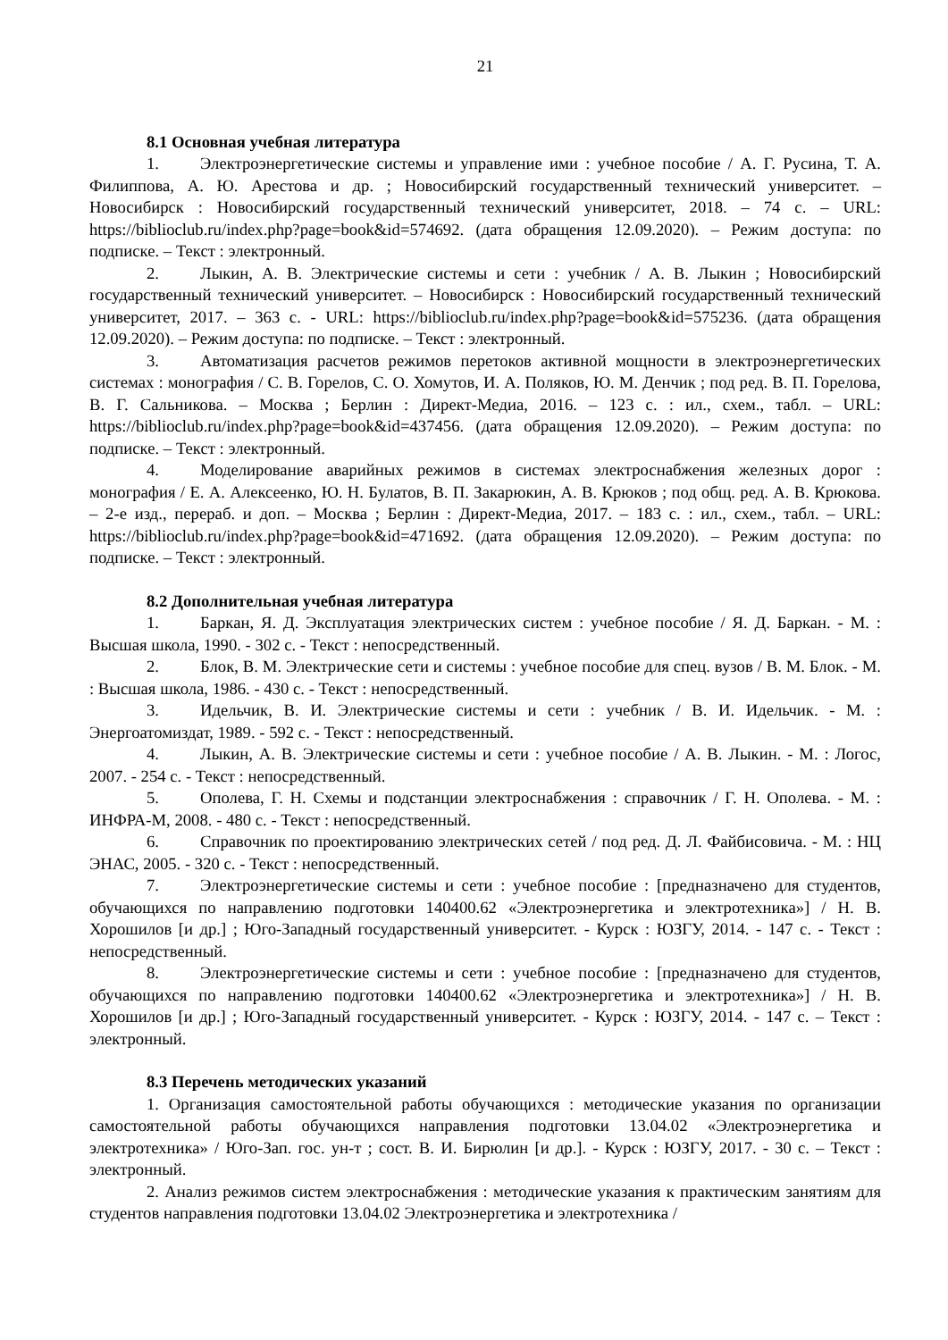21
8.1 Основная учебная литература
1. Электроэнергетические системы и управление ими : учебное пособие / А. Г. Русина, Т. А. Филиппова, А. Ю. Арестова и др. ; Новосибирский государственный технический университет. – Новосибирск : Новосибирский государственный технический университет, 2018. – 74 с. – URL: https://biblioclub.ru/index.php?page=book&id=574692. (дата обращения 12.09.2020). – Режим доступа: по подписке. – Текст : электронный.
2. Лыкин, А. В. Электрические системы и сети : учебник / А. В. Лыкин ; Новосибирский государственный технический университет. – Новосибирск : Новосибирский государственный технический университет, 2017. – 363 с. - URL: https://biblioclub.ru/index.php?page=book&id=575236. (дата обращения 12.09.2020). – Режим доступа: по подписке. – Текст : электронный.
3. Автоматизация расчетов режимов перетоков активной мощности в электроэнергетических системах : монография / С. В. Горелов, С. О. Хомутов, И. А. Поляков, Ю. М. Денчик ; под ред. В. П. Горелова, В. Г. Сальникова. – Москва ; Берлин : Директ-Медиа, 2016. – 123 с. : ил., схем., табл. – URL: https://biblioclub.ru/index.php?page=book&id=437456. (дата обращения 12.09.2020). – Режим доступа: по подписке. – Текст : электронный.
4. Моделирование аварийных режимов в системах электроснабжения железных дорог : монография / Е. А. Алексеенко, Ю. Н. Булатов, В. П. Закарюкин, А. В. Крюков ; под общ. ред. А. В. Крюкова. – 2-е изд., перераб. и доп. – Москва ; Берлин : Директ-Медиа, 2017. – 183 с. : ил., схем., табл. – URL: https://biblioclub.ru/index.php?page=book&id=471692. (дата обращения 12.09.2020). – Режим доступа: по подписке. – Текст : электронный.
8.2 Дополнительная учебная литература
1. Баркан, Я. Д. Эксплуатация электрических систем : учебное пособие / Я. Д. Баркан. - М. : Высшая школа, 1990. - 302 с. - Текст : непосредственный.
2. Блок, В. М. Электрические сети и системы : учебное пособие для спец. вузов / В. М. Блок. - М. : Высшая школа, 1986. - 430 с. - Текст : непосредственный.
3. Идельчик, В. И. Электрические системы и сети : учебник / В. И. Идельчик. - М. : Энергоатомиздат, 1989. - 592 с. - Текст : непосредственный.
4. Лыкин, А. В. Электрические системы и сети : учебное пособие / А. В. Лыкин. - М. : Логос, 2007. - 254 с. - Текст : непосредственный.
5. Ополева, Г. Н. Схемы и подстанции электроснабжения : справочник / Г. Н. Ополева. - М. : ИНФРА-М, 2008. - 480 с. - Текст : непосредственный.
6. Справочник по проектированию электрических сетей / под ред. Д. Л. Файбисовича. - М. : НЦ ЭНАС, 2005. - 320 с. - Текст : непосредственный.
7. Электроэнергетические системы и сети : учебное пособие : [предназначено для студентов, обучающихся по направлению подготовки 140400.62 «Электроэнергетика и электротехника»] / Н. В. Хорошилов [и др.] ; Юго-Западный государственный университет. - Курск : ЮЗГУ, 2014. - 147 с. - Текст : непосредственный.
8. Электроэнергетические системы и сети : учебное пособие : [предназначено для студентов, обучающихся по направлению подготовки 140400.62 «Электроэнергетика и электротехника»] / Н. В. Хорошилов [и др.] ; Юго-Западный государственный университет. - Курск : ЮЗГУ, 2014. - 147 с. – Текст : электронный.
8.3 Перечень методических указаний
1. Организация самостоятельной работы обучающихся : методические указания по организации самостоятельной работы обучающихся направления подготовки 13.04.02 «Электроэнергетика и электротехника» / Юго-Зап. гос. ун-т ; сост. В. И. Бирюлин [и др.]. - Курск : ЮЗГУ, 2017. - 30 с. – Текст : электронный.
2. Анализ режимов систем электроснабжения : методические указания к практическим занятиям для студентов направления подготовки 13.04.02 Электроэнергетика и электротехника /